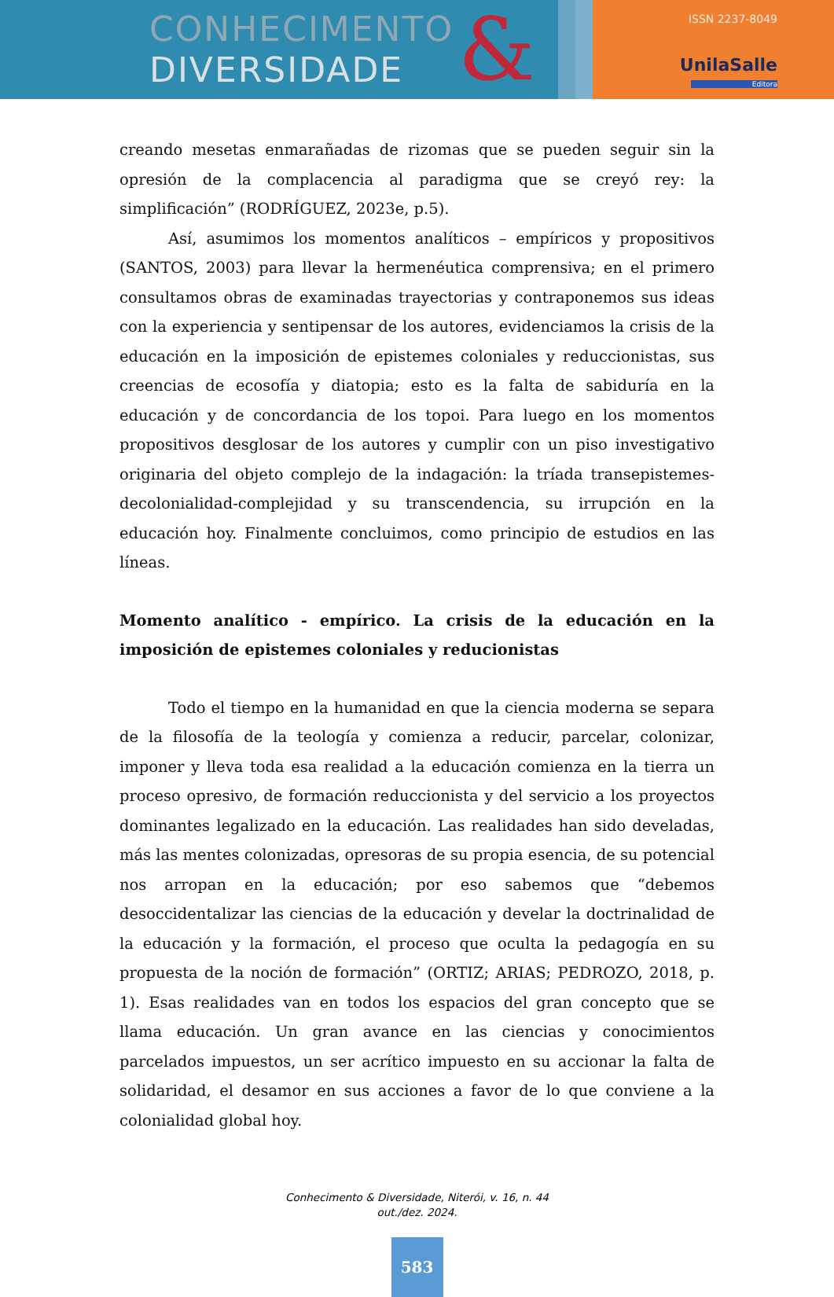CONHECIMENTO
DIVERSIDADE
&
ISSN 2237-8049
UnilaSalle
Editora
creando mesetas enmarañadas de rizomas que se pueden seguir sin la opresión de la complacencia al paradigma que se creyó rey: la simplificación” (RODRÍGUEZ, 2023e, p.5).
Así, asumimos los momentos analíticos – empíricos y propositivos (SANTOS, 2003) para llevar la hermenéutica comprensiva; en el primero consultamos obras de examinadas trayectorias y contraponemos sus ideas con la experiencia y sentipensar de los autores, evidenciamos la crisis de la educación en la imposición de epistemes coloniales y reduccionistas, sus creencias de ecosofía y diatopia; esto es la falta de sabiduría en la educación y de concordancia de los topoi. Para luego en los momentos propositivos desglosar de los autores y cumplir con un piso investigativo originaria del objeto complejo de la indagación: la tríada transepistemes-decolonialidad-complejidad y su transcendencia, su irrupción en la educación hoy. Finalmente concluimos, como principio de estudios en las líneas.
Momento analítico - empírico. La crisis de la educación en la imposición de epistemes coloniales y reducionistas
Todo el tiempo en la humanidad en que la ciencia moderna se separa de la filosofía de la teología y comienza a reducir, parcelar, colonizar, imponer y lleva toda esa realidad a la educación comienza en la tierra un proceso opresivo, de formación reduccionista y del servicio a los proyectos dominantes legalizado en la educación. Las realidades han sido develadas, más las mentes colonizadas, opresoras de su propia esencia, de su potencial nos arropan en la educación; por eso sabemos que “debemos desoccidentalizar las ciencias de la educación y develar la doctrinalidad de la educación y la formación, el proceso que oculta la pedagogía en su propuesta de la noción de formación” (ORTIZ; ARIAS; PEDROZO, 2018, p. 1). Esas realidades van en todos los espacios del gran concepto que se llama educación. Un gran avance en las ciencias y conocimientos parcelados impuestos, un ser acrítico impuesto en su accionar la falta de solidaridad, el desamor en sus acciones a favor de lo que conviene a la colonialidad global hoy.
Conhecimento & Diversidade, Niterói, v. 16, n. 44
out./dez. 2024.
583